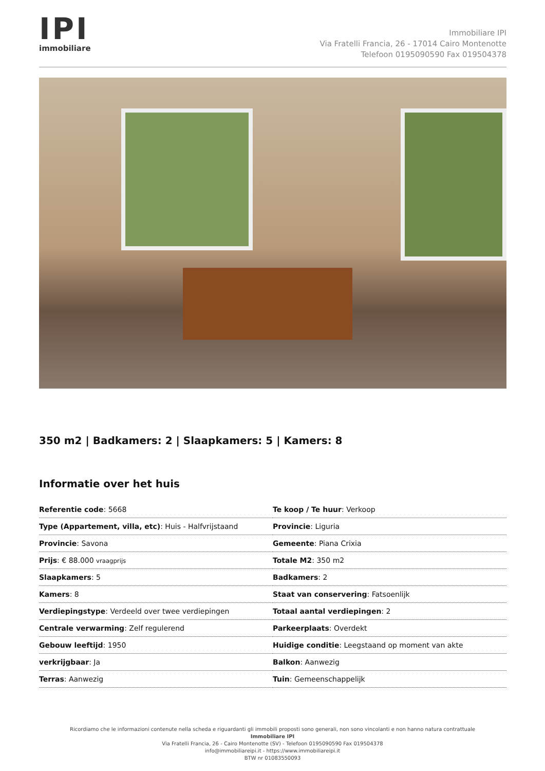IPI
immobiliare
Immobiliare IPI
Via Fratelli Francia, 26 - 17014 Cairo Montenotte
Telefoon 0195090590 Fax 019504378
350 m2 | Badkamers: 2 | Slaapkamers: 5 | Kamers: 8
Informatie over het huis
| Referentie code : 5668 | Te koop / Te huur : Verkoop |
| Type (Appartement, villa, etc) : Huis - Halfvrijstaand | Provincie : Liguria |
| Provincie : Savona | Gemeente : Piana Crixia |
| Prijs : € 88.000 vraagprijs | Totale M2 : 350 m2 |
| Slaapkamers : 5 | Badkamers : 2 |
| Kamers : 8 | Staat van conservering : Fatsoenlijk |
| Verdiepingstype : Verdeeld over twee verdiepingen | Totaal aantal verdiepingen : 2 |
| Centrale verwarming : Zelf regulerend | Parkeerplaats : Overdekt |
| Gebouw leeftijd : 1950 | Huidige conditie : Leegstaand op moment van akte |
| verkrijgbaar : Ja | Balkon : Aanwezig |
| Terras : Aanwezig | Tuin : Gemeenschappelijk |
Ricordiamo che le informazioni contenute nella scheda e riguardanti gli immobili proposti sono generali, non sono vincolanti e non hanno natura contrattuale
Immobiliare IPI
Via Fratelli Francia, 26 - Cairo Montenotte (SV) - Telefoon 0195090590 Fax 019504378
info@immobiliareipi.it - https://www.immobiliareipi.it
BTW nr 01083550093